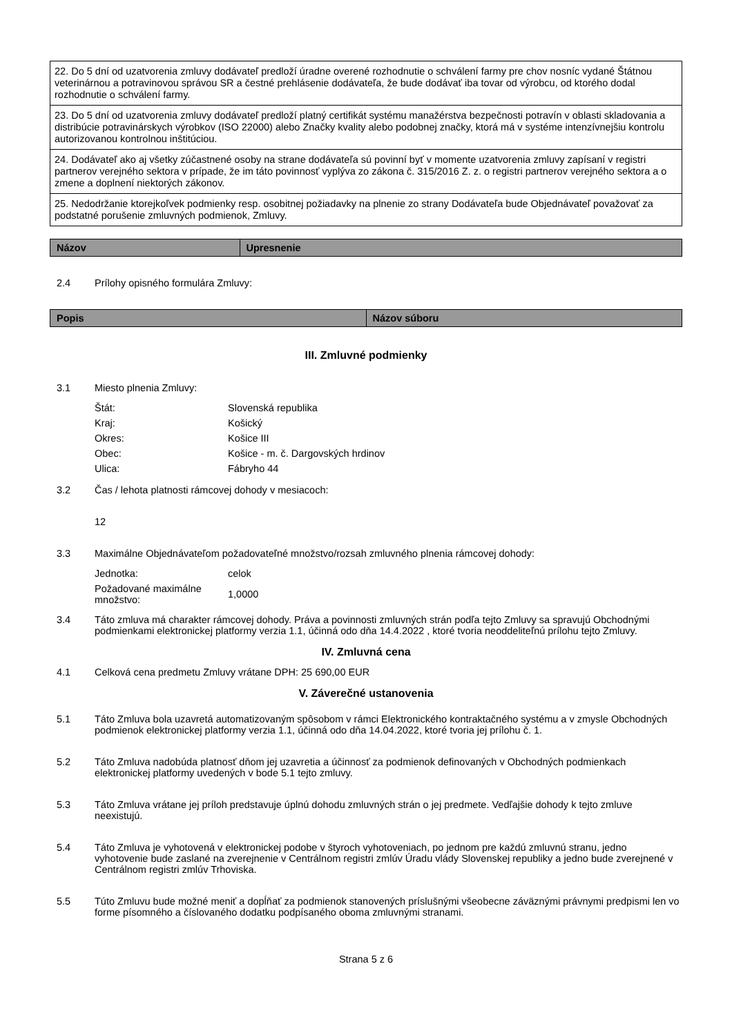| 22. Do 5 dní od uzatvorenia zmluvy dodávateľ predloží úradne overené rozhodnutie o schválení farmy pre chov nosníc vydané Štátnou veterinárnou a potravinovou správou SR a čestné prehlásenie dodávateľa, že bude dodávať iba tovar od výrobcu, od ktorého dodal rozhodnutie o schválení farmy. |
| 23. Do 5 dní od uzatvorenia zmluvy dodávateľ predloží platný certifikát systému manažérstva bezpečnosti potravín v oblasti skladovania a distribúcie potravinárskych výrobkov (ISO 22000) alebo Značky kvality alebo podobnej značky, ktorá má v systéme intenzívnejšiu kontrolu autorizovanou kontrolnou inštitúciou. |
| 24. Dodávateľ ako aj všetky zúčastnené osoby na strane dodávateľa sú povinní byť v momente uzatvorenia zmluvy zapísaní v registri partnerov verejného sektora v prípade, že im táto povinnosť vyplýva zo zákona č. 315/2016 Z. z. o registri partnerov verejného sektora a o zmene a doplnení niektorých zákonov. |
| 25. Nedodržanie ktorejkoľvek podmienky resp. osobitnej požiadavky na plnenie zo strany Dodávateľa bude Objednávateľ považovať za podstatné porušenie zmluvných podmienok, Zmluvy. |
| Názov | Upresnenie |
| --- | --- |
2.4 Prílohy opisného formulára Zmluvy:
| Popis | Názov súboru |
| --- | --- |
III. Zmluvné podmienky
3.1 Miesto plnenia Zmluvy:
| Štát: | Slovenská republika |
| Kraj: | Košický |
| Okres: | Košice III |
| Obec: | Košice - m. č. Dargovských hrdinov |
| Ulica: | Fábryho 44 |
3.2 Čas / lehota platnosti rámcovej dohody v mesiacoch:
12
3.3 Maximálne Objednávateľom požadovateľné množstvo/rozsah zmluvného plnenia rámcovej dohody:
| Jednotka: | celok |
| Požadované maximálne množstvo: | 1,0000 |
3.4 Táto zmluva má charakter rámcovej dohody. Práva a povinnosti zmluvných strán podľa tejto Zmluvy sa spravujú Obchodnými podmienkami elektronickej platformy verzia 1.1, účinná odo dňa 14.4.2022 , ktoré tvoria neoddeliteľnú prílohu tejto Zmluvy.
IV. Zmluvná cena
4.1 Celková cena predmetu Zmluvy vrátane DPH: 25 690,00 EUR
V. Záverečné ustanovenia
5.1 Táto Zmluva bola uzavretá automatizovaným spôsobom v rámci Elektronického kontraktačného systému a v zmysle Obchodných podmienok elektronickej platformy verzia 1.1, účinná odo dňa 14.04.2022, ktoré tvoria jej prílohu č. 1.
5.2 Táto Zmluva nadobúda platnosť dňom jej uzavretia a účinnosť za podmienok definovaných v Obchodných podmienkach elektronickej platformy uvedených v bode 5.1 tejto zmluvy.
5.3 Táto Zmluva vrátane jej príloh predstavuje úplnú dohodu zmluvných strán o jej predmete. Vedľajšie dohody k tejto zmluve neexistujú.
5.4 Táto Zmluva je vyhotovená v elektronickej podobe v štyroch vyhotoveniach, po jednom pre každú zmluvnú stranu, jedno vyhotovenie bude zaslané na zverejnenie v Centrálnom registri zmlúv Úradu vlády Slovenskej republiky a jedno bude zverejnené v Centrálnom registri zmlúv Trhoviska.
5.5 Túto Zmluvu bude možné meniť a dopĺňať za podmienok stanovených príslušnými všeobecne záväznými právnymi predpismi len vo forme písomného a číslovaného dodatku podpísaného oboma zmluvnými stranami.
Strana 5 z 6